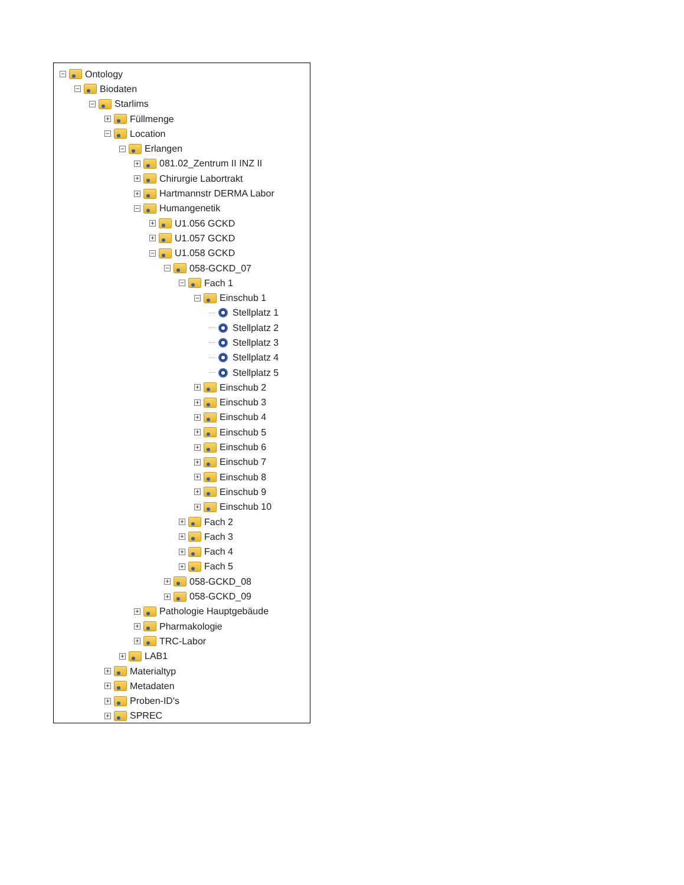− Ontology
− Biodaten
− Starlims
+ Füllmenge
− Location
− Erlangen
+ 081.02_Zentrum II INZ II
+ Chirurgie Labortrakt
+ Hartmannstr DERMA Labor
− Humangenetik
+ U1.056 GCKD
+ U1.057 GCKD
− U1.058 GCKD
− 058-GCKD_07
− Fach 1
− Einschub 1
Stellplatz 1
Stellplatz 2
Stellplatz 3
Stellplatz 4
Stellplatz 5
+ Einschub 2
+ Einschub 3
+ Einschub 4
+ Einschub 5
+ Einschub 6
+ Einschub 7
+ Einschub 8
+ Einschub 9
+ Einschub 10
+ Fach 2
+ Fach 3
+ Fach 4
+ Fach 5
+ 058-GCKD_08
+ 058-GCKD_09
+ Pathologie Hauptgebäude
+ Pharmakologie
+ TRC-Labor
+ LAB1
+ Materialtyp
+ Metadaten
+ Proben-ID's
+ SPREC